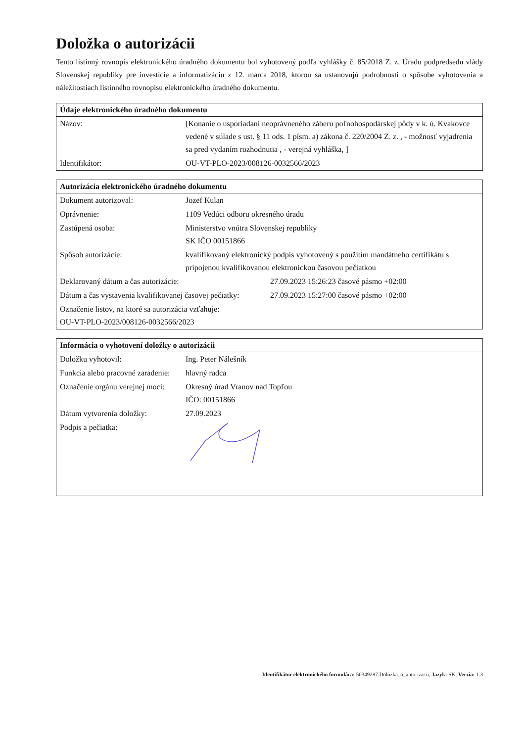Doložka o autorizácii
Tento listinný rovnopis elektronického úradného dokumentu bol vyhotovený podľa vyhlášky č. 85/2018 Z. z. Úradu podpredsedu vlády Slovenskej republiky pre investície a informatizáciu z 12. marca 2018, ktorou sa ustanovujú podrobnosti o spôsobe vyhotovenia a náležitostiach listinného rovnopisu elektronického úradného dokumentu.
| Údaje elektronického úradného dokumentu | |
| --- | --- |
| Názov: | [Konanie o usporiadaní neoprávneného záberu poľnohospodárskej pôdy v k. ú. Kvakovce vedené v súlade s ust. § 11 ods. 1 písm. a) zákona č. 220/2004 Z. z. , - možnosť vyjadrenia sa pred vydaním rozhodnutia , - verejná vyhláška, ] |
| Identifikátor: | OU-VT-PLO-2023/008126-0032566/2023 |
| Autorizácia elektronického úradného dokumentu | | |
| --- | --- | --- |
| Dokument autorizoval: | Jozef Kulan | |
| Oprávnenie: | 1109 Vedúci odboru okresného úradu | |
| Zastúpená osoba: | Ministerstvo vnútra Slovenskej republiky SK IČO 00151866 | |
| Spôsob autorizácie: | kvalifikovaný elektronický podpis vyhotovený s použitím mandátneho certifikátu s pripojenou kvalifikovanou elektronickou časovou pečiatkou | |
| Deklarovaný dátum a čas autorizácie: | | 27.09.2023 15:26:23 časové pásmo +02:00 |
| Dátum a čas vystavenia kvalifikovanej časovej pečiatky: | | 27.09.2023 15:27:00 časové pásmo +02:00 |
| Označenie listov, na ktoré sa autorizácia vzťahuje: OU-VT-PLO-2023/008126-0032566/2023 | | |
| Informácia o vyhotovení doložky o autorizácii | |
| --- | --- |
| Doložku vyhotovil: | Ing. Peter Nálešník |
| Funkcia alebo pracovné zaradenie: | hlavný radca |
| Označenie orgánu verejnej moci: | Okresný úrad Vranov nad Topľou IČO: 00151866 |
| Dátum vytvorenia doložky: | 27.09.2023 |
| Podpis a pečiatka: | |
Identifikátor elektronického formulára: 50349287.Dolozka_o_autorizacii, Jazyk: SK, Verzia: 1.3